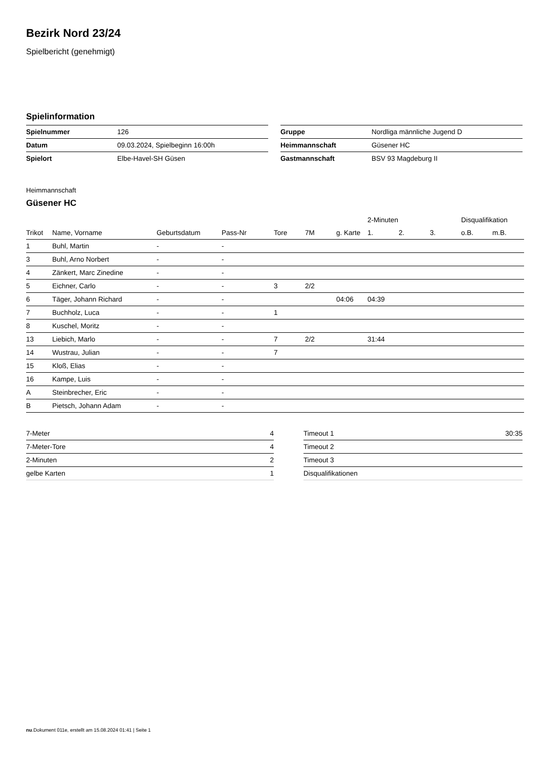Bezirk Nord 23/24
Spielbericht (genehmigt)
Spielinformation
| Spielnummer | 126 |
| Datum | 09.03.2024, Spielbeginn 16:00h |
| Spielort | Elbe-Havel-SH Güsen |
| Gruppe | Nordliga männliche Jugend D |
| Heimmannschaft | Güsener HC |
| Gastmannschaft | BSV 93 Magdeburg II |
Heimmannschaft
Güsener HC
| | | | | | | | 2-Minuten | | | Disqualifikation | |
| --- | --- | --- | --- | --- | --- | --- | --- | --- | --- | --- | --- |
| Trikot | Name, Vorname | Geburtsdatum | Pass-Nr | Tore | 7M | g. Karte | 1. | 2. | 3. | o.B. | m.B. |
| 1 | Buhl, Martin | - | - | | | | | | | | |
| 3 | Buhl, Arno Norbert | - | - | | | | | | | | |
| 4 | Zänkert, Marc Zinedine | - | - | | | | | | | | |
| 5 | Eichner, Carlo | - | - | 3 | 2/2 | | | | | | |
| 6 | Täger, Johann Richard | - | - | | | 04:06 | 04:39 | | | | |
| 7 | Buchholz, Luca | - | - | 1 | | | | | | | |
| 8 | Kuschel, Moritz | - | - | | | | | | | | |
| 13 | Liebich, Marlo | - | - | 7 | 2/2 | | 31:44 | | | | |
| 14 | Wustrau, Julian | - | - | 7 | | | | | | | |
| 15 | Kloß, Elias | - | - | | | | | | | | |
| 16 | Kampe, Luis | - | - | | | | | | | | |
| A | Steinbrecher, Eric | - | - | | | | | | | | |
| B | Pietsch, Johann Adam | - | - | | | | | | | | |
| 7-Meter | 4 |
| 7-Meter-Tore | 4 |
| 2-Minuten | 2 |
| gelbe Karten | 1 |
| Timeout 1 | 30:35 |
| Timeout 2 | |
| Timeout 3 | |
| Disqualifikationen | |
nu.Dokument 011e, erstellt am 15.08.2024 01:41 | Seite 1